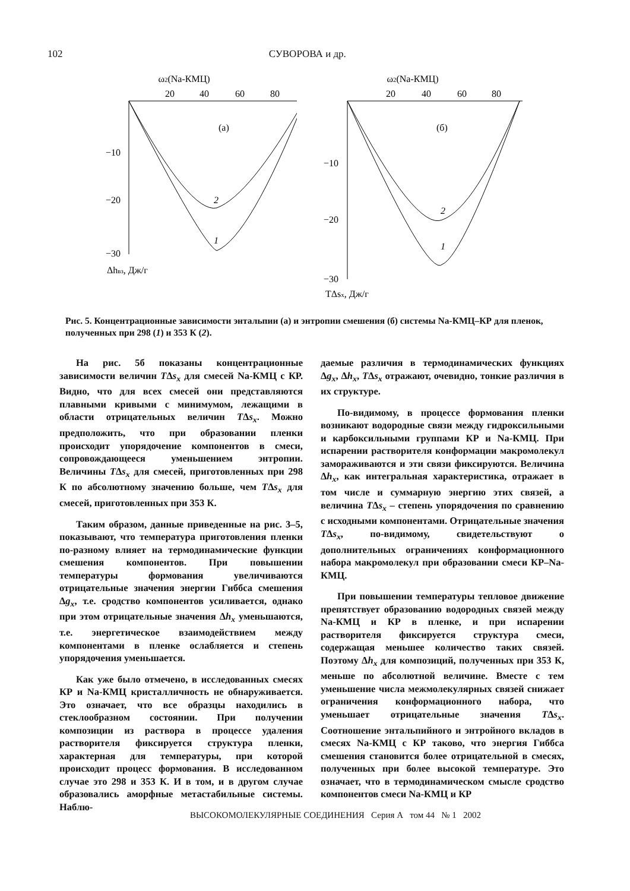102 СУВОРОВА и др.
ω2(Na-КМЦ)
20
40
60
80
(а)
−10
−20
−30
2
1
Δhвз, Дж/г
ω2(Na-КМЦ)
20
40
60
80
(б)
−10
−20
−30
2
1
TΔsx, Дж/г
Рис. 5. Концентрационные зависимости энтальпии (а) и энтропии смешения (б) системы Na-КМЦ–КР для пленок, полученных при 298 (1) и 353 К (2).
На рис. 5б показаны концентрационные зависимости величин TΔs<sub>x</sub> для смесей Na-КМЦ с КР. Видно, что для всех смесей они представляются плавными кривыми с минимумом, лежащими в области отрицательных величин TΔs<sub>x</sub>. Можно предположить, что при образовании пленки происходит упорядочение компонентов в смеси, сопровождающееся уменьшением энтропии. Величины TΔs<sub>x</sub> для смесей, приготовленных при 298 К по абсолютному значению больше, чем TΔs<sub>x</sub> для смесей, приготовленных при 353 К.
Таким образом, данные приведенные на рис. 3–5, показывают, что температура приготовления пленки по-разному влияет на термодинамические функции смешения компонентов. При повышении температуры формования увеличиваются отрицательные значения энергии Гиббса смешения Δg<sub>x</sub>, т.е. сродство компонентов усиливается, однако при этом отрицательные значения Δh<sub>x</sub> уменьшаются, т.е. энергетическое взаимодействием между компонентами в пленке ослабляется и степень упорядочения уменьшается.
Как уже было отмечено, в исследованных смесях КР и Na-КМЦ кристалличность не обнаруживается. Это означает, что все образцы находились в стеклообразном состоянии. При получении композиции из раствора в процессе удаления растворителя фиксируется структура пленки, характерная для температуры, при которой происходит процесс формования. В исследованном случае это 298 и 353 К. И в том, и в другом случае образовались аморфные метастабильные системы. Наблю-
даемые различия в термодинамических функциях Δg<sub>x</sub>, Δh<sub>x</sub>, TΔs<sub>x</sub> отражают, очевидно, тонкие различия в их структуре.
По-видимому, в процессе формования пленки возникают водородные связи между гидроксильными и карбоксильными группами КР и Na-КМЦ. При испарении растворителя конформации макромолекул замораживаются и эти связи фиксируются. Величина Δh<sub>x</sub>, как интегральная характеристика, отражает в том числе и суммарную энергию этих связей, а величина TΔs<sub>x</sub> – степень упорядочения по сравнению с исходными компонентами. Отрицательные значения TΔs<sub>x</sub>, по-видимому, свидетельствуют о дополнительных ограничениях конформационного набора макромолекул при образовании смеси КР–Na-КМЦ.
При повышении температуры тепловое движение препятствует образованию водородных связей между Na-КМЦ и КР в пленке, и при испарении растворителя фиксируется структура смеси, содержащая меньшее количество таких связей. Поэтому Δh<sub>x</sub> для композиций, полученных при 353 К, меньше по абсолютной величине. Вместе с тем уменьшение числа межмолекулярных связей снижает ограничения конформационного набора, что уменьшает отрицательные значения TΔs<sub>x</sub>. Соотношение энтальпийного и энтройного вкладов в смесях Na-КМЦ с КР таково, что энергия Гиббса смешения становится более отрицательной в смесях, полученных при более высокой температуре. Это означает, что в термодинамическом смысле сродство компонентов смеси Na-КМЦ и КР
ВЫСОКОМОЛЕКУЛЯРНЫЕ СОЕДИНЕНИЯ Серия А том 44 № 1 2002